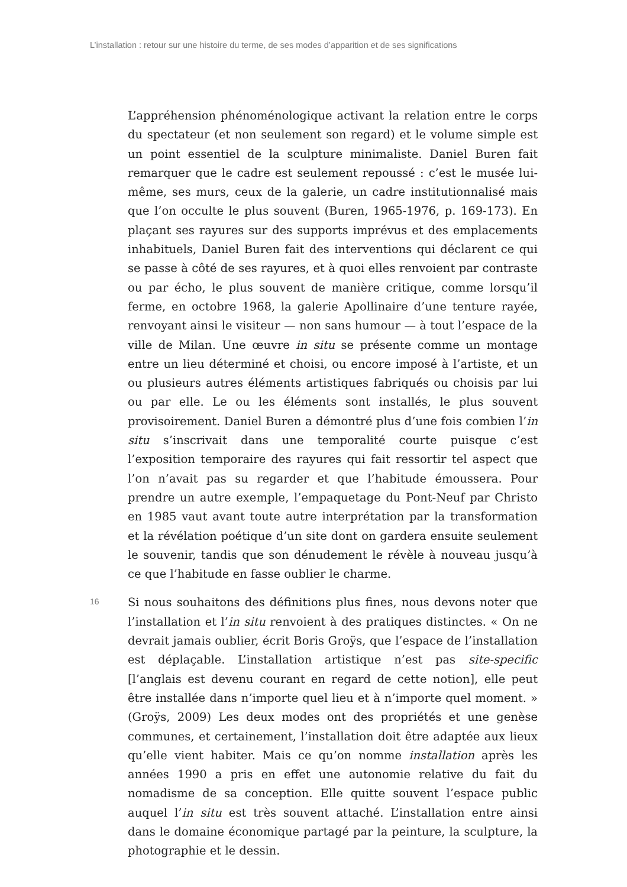L’installation : retour sur une histoire du terme, de ses modes d’apparition et de ses significations
L’appréhension phénoménologique activant la relation entre le corps du spectateur (et non seulement son regard) et le volume simple est un point essentiel de la sculpture minimaliste. Daniel Buren fait remarquer que le cadre est seulement repoussé : c’est le musée lui-même, ses murs, ceux de la galerie, un cadre institutionnalisé mais que l’on occulte le plus souvent (Buren, 1965-1976, p. 169-173). En plaçant ses rayures sur des supports imprévus et des emplacements inhabituels, Daniel Buren fait des interventions qui déclarent ce qui se passe à côté de ses rayures, et à quoi elles renvoient par contraste ou par écho, le plus souvent de manière critique, comme lorsqu’il ferme, en octobre 1968, la galerie Apollinaire d’une tenture rayée, renvoyant ainsi le visiteur — non sans humour — à tout l’espace de la ville de Milan. Une œuvre in situ se présente comme un montage entre un lieu déterminé et choisi, ou encore imposé à l’artiste, et un ou plusieurs autres éléments artistiques fabriqués ou choisis par lui ou par elle. Le ou les éléments sont installés, le plus souvent provisoirement. Daniel Buren a démontré plus d’une fois combien l’in situ s’inscrivait dans une temporalité courte puisque c’est l’exposition temporaire des rayures qui fait ressortir tel aspect que l’on n’avait pas su regarder et que l’habitude émoussera. Pour prendre un autre exemple, l’empaquetage du Pont-Neuf par Christo en 1985 vaut avant toute autre interprétation par la transformation et la révélation poétique d’un site dont on gardera ensuite seulement le souvenir, tandis que son dénudement le révèle à nouveau jusqu’à ce que l’habitude en fasse oublier le charme.
16
Si nous souhaitons des définitions plus fines, nous devons noter que l’installation et l’in situ renvoient à des pratiques distinctes. « On ne devrait jamais oublier, écrit Boris Groÿs, que l’espace de l’installation est déplaçable. L’installation artistique n’est pas site-specific [l’anglais est devenu courant en regard de cette notion], elle peut être installée dans n’importe quel lieu et à n’importe quel moment. » (Groÿs, 2009) Les deux modes ont des propriétés et une genèse communes, et certainement, l’installation doit être adaptée aux lieux qu’elle vient habiter. Mais ce qu’on nomme installation après les années 1990 a pris en effet une autonomie relative du fait du nomadisme de sa conception. Elle quitte souvent l’espace public auquel l’in situ est très souvent attaché. L’installation entre ainsi dans le domaine économique partagé par la peinture, la sculpture, la photographie et le dessin.